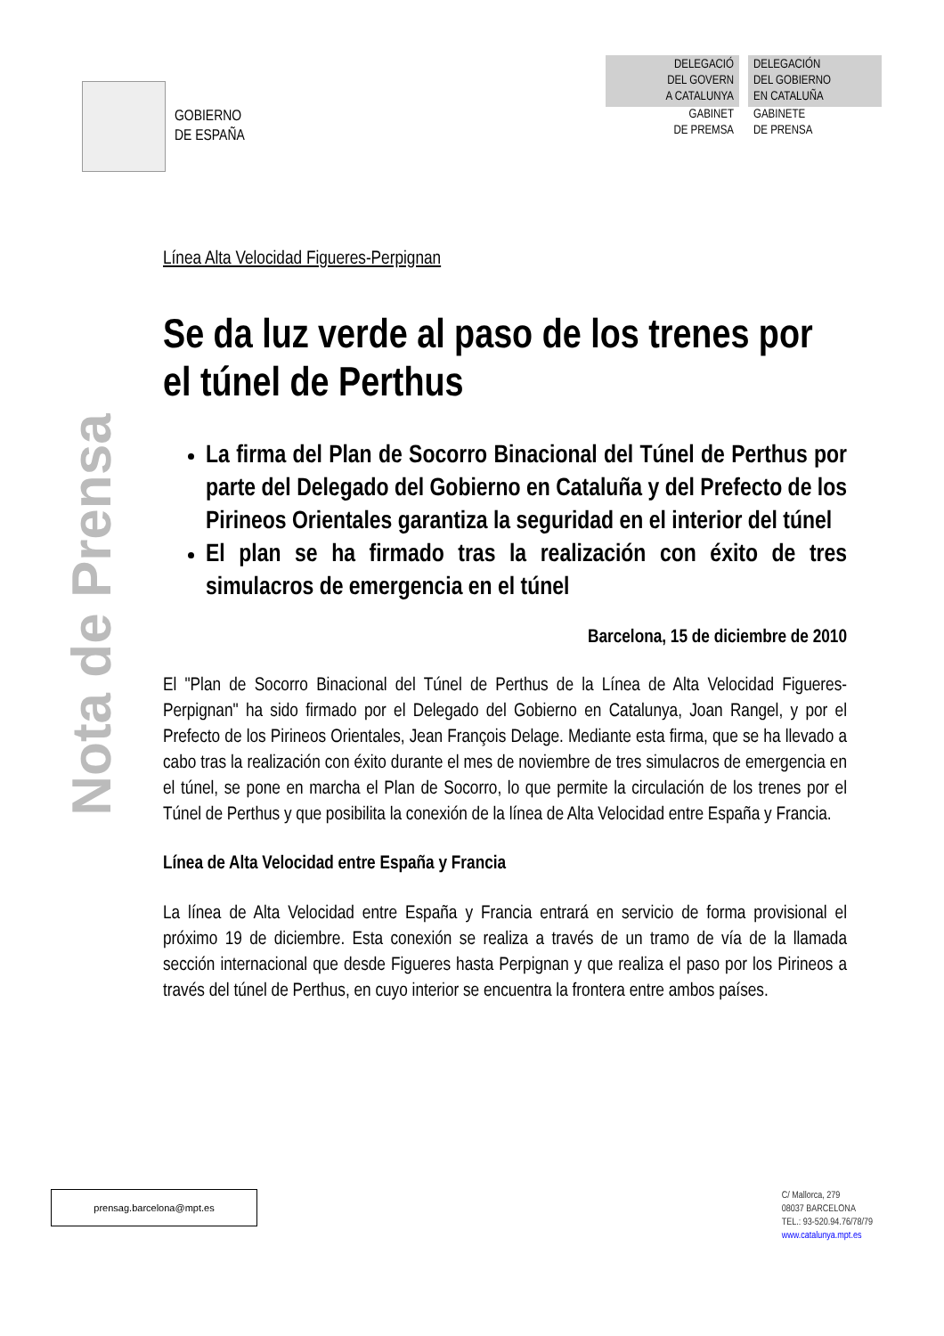GOBIERNO
DE ESPAÑA
DELEGACIÓ
DEL GOVERN
A CATALUNYA
GABINET
DE PREMSA
DELEGACIÓN
DEL GOBIERNO
EN CATALUÑA
GABINETE
DE PRENSA
Nota de Prensa
Línea Alta Velocidad Figueres-Perpignan
Se da luz verde al paso de los trenes por el túnel de Perthus
La firma del Plan de Socorro Binacional del Túnel de Perthus por parte del Delegado del Gobierno en Cataluña y del Prefecto de los Pirineos Orientales garantiza la seguridad en el interior del túnel
El plan se ha firmado tras la realización con éxito de tres simulacros de emergencia en el túnel
Barcelona, 15 de diciembre de 2010
El "Plan de Socorro Binacional del Túnel de Perthus de la Línea de Alta Velocidad Figueres-Perpignan" ha sido firmado por el Delegado del Gobierno en Catalunya, Joan Rangel, y por el Prefecto de los Pirineos Orientales, Jean François Delage. Mediante esta firma, que se ha llevado a cabo tras la realización con éxito durante el mes de noviembre de tres simulacros de emergencia en el túnel, se pone en marcha el Plan de Socorro, lo que permite la circulación de los trenes por el Túnel de Perthus y que posibilita la conexión de la línea de Alta Velocidad entre España y Francia.
Línea de Alta Velocidad entre España y Francia
La línea de Alta Velocidad entre España y Francia entrará en servicio de forma provisional el próximo 19 de diciembre. Esta conexión se realiza a través de un tramo de vía de la llamada sección internacional que desde Figueres hasta Perpignan y que realiza el paso por los Pirineos a través del túnel de Perthus, en cuyo interior se encuentra la frontera entre ambos países.
prensag.barcelona@mpt.es
C/ Mallorca, 279
08037 BARCELONA
TEL.: 93-520.94.76/78/79
www.catalunya.mpt.es